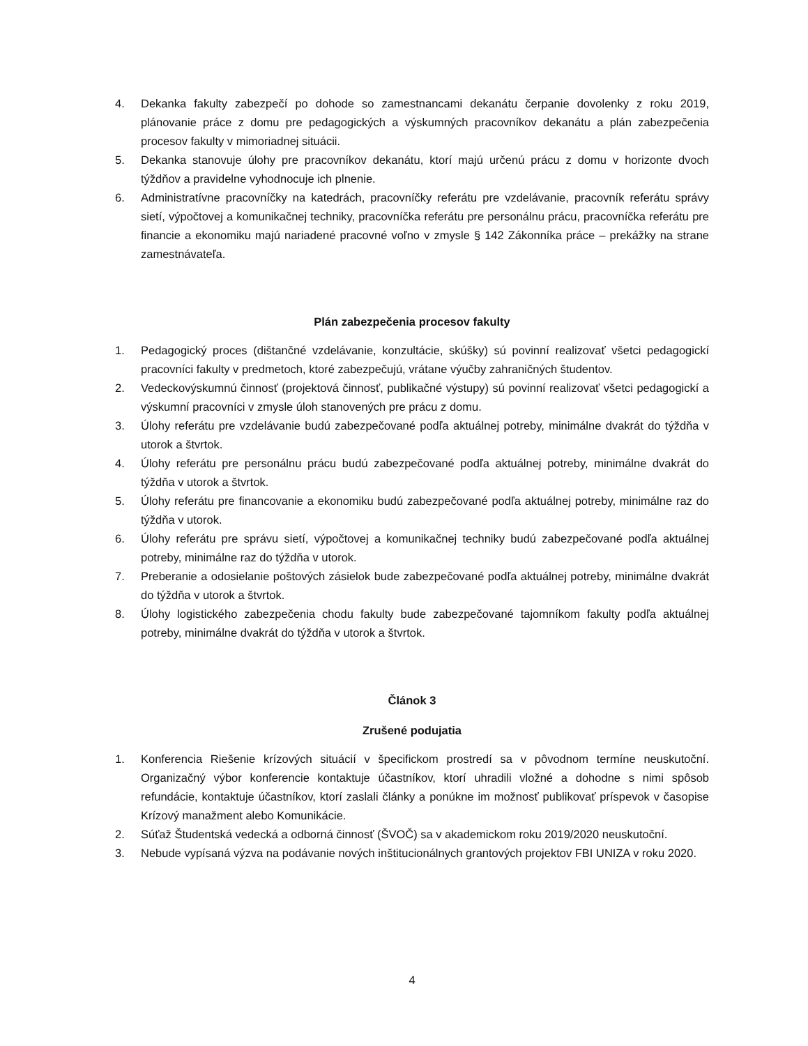4. Dekanka fakulty zabezpečí po dohode so zamestnancami dekanátu čerpanie dovolenky z roku 2019, plánovanie práce z domu pre pedagogických a výskumných pracovníkov dekanátu a plán zabezpečenia procesov fakulty v mimoriadnej situácii.
5. Dekanka stanovuje úlohy pre pracovníkov dekanátu, ktorí majú určenú prácu z domu v horizonte dvoch týždňov a pravidelne vyhodnocuje ich plnenie.
6. Administratívne pracovníčky na katedrách, pracovníčky referátu pre vzdelávanie, pracovník referátu správy sietí, výpočtovej a komunikačnej techniky, pracovníčka referátu pre personálnu prácu, pracovníčka referátu pre financie a ekonomiku majú nariadené pracovné voľno v zmysle § 142 Zákonníka práce – prekážky na strane zamestnávateľa.
Plán zabezpečenia procesov fakulty
1. Pedagogický proces (dištančné vzdelávanie, konzultácie, skúšky) sú povinní realizovať všetci pedagogickí pracovníci fakulty v predmetoch, ktoré zabezpečujú, vrátane výučby zahraničných študentov.
2. Vedeckovýskumnú činnosť (projektová činnosť, publikačné výstupy) sú povinní realizovať všetci pedagogickí a výskumní pracovníci v zmysle úloh stanovených pre prácu z domu.
3. Úlohy referátu pre vzdelávanie budú zabezpečované podľa aktuálnej potreby, minimálne dvakrát do týždňa v utorok a štvrtok.
4. Úlohy referátu pre personálnu prácu budú zabezpečované podľa aktuálnej potreby, minimálne dvakrát do týždňa v utorok a štvrtok.
5. Úlohy referátu pre financovanie a ekonomiku budú zabezpečované podľa aktuálnej potreby, minimálne raz do týždňa v utorok.
6. Úlohy referátu pre správu sietí, výpočtovej a komunikačnej techniky budú zabezpečované podľa aktuálnej potreby, minimálne raz do týždňa v utorok.
7. Preberanie a odosielanie poštových zásielok bude zabezpečované podľa aktuálnej potreby, minimálne dvakrát do týždňa v utorok a štvrtok.
8. Úlohy logistického zabezpečenia chodu fakulty bude zabezpečované tajomníkom fakulty podľa aktuálnej potreby, minimálne dvakrát do týždňa v utorok a štvrtok.
Článok 3
Zrušené podujatia
1. Konferencia Riešenie krízových situácií v špecifickom prostredí sa v pôvodnom termíne neuskutoční. Organizačný výbor konferencie kontaktuje účastníkov, ktorí uhradili vložné a dohodne s nimi spôsob refundácie, kontaktuje účastníkov, ktorí zaslali články a ponúkne im možnosť publikovať príspevok v časopise Krízový manažment alebo Komunikácie.
2. Súťaž Študentská vedecká a odborná činnosť (ŠVOČ) sa v akademickom roku 2019/2020 neuskutoční.
3. Nebude vypísaná výzva na podávanie nových inštitucionálnych grantových projektov FBI UNIZA v roku 2020.
4